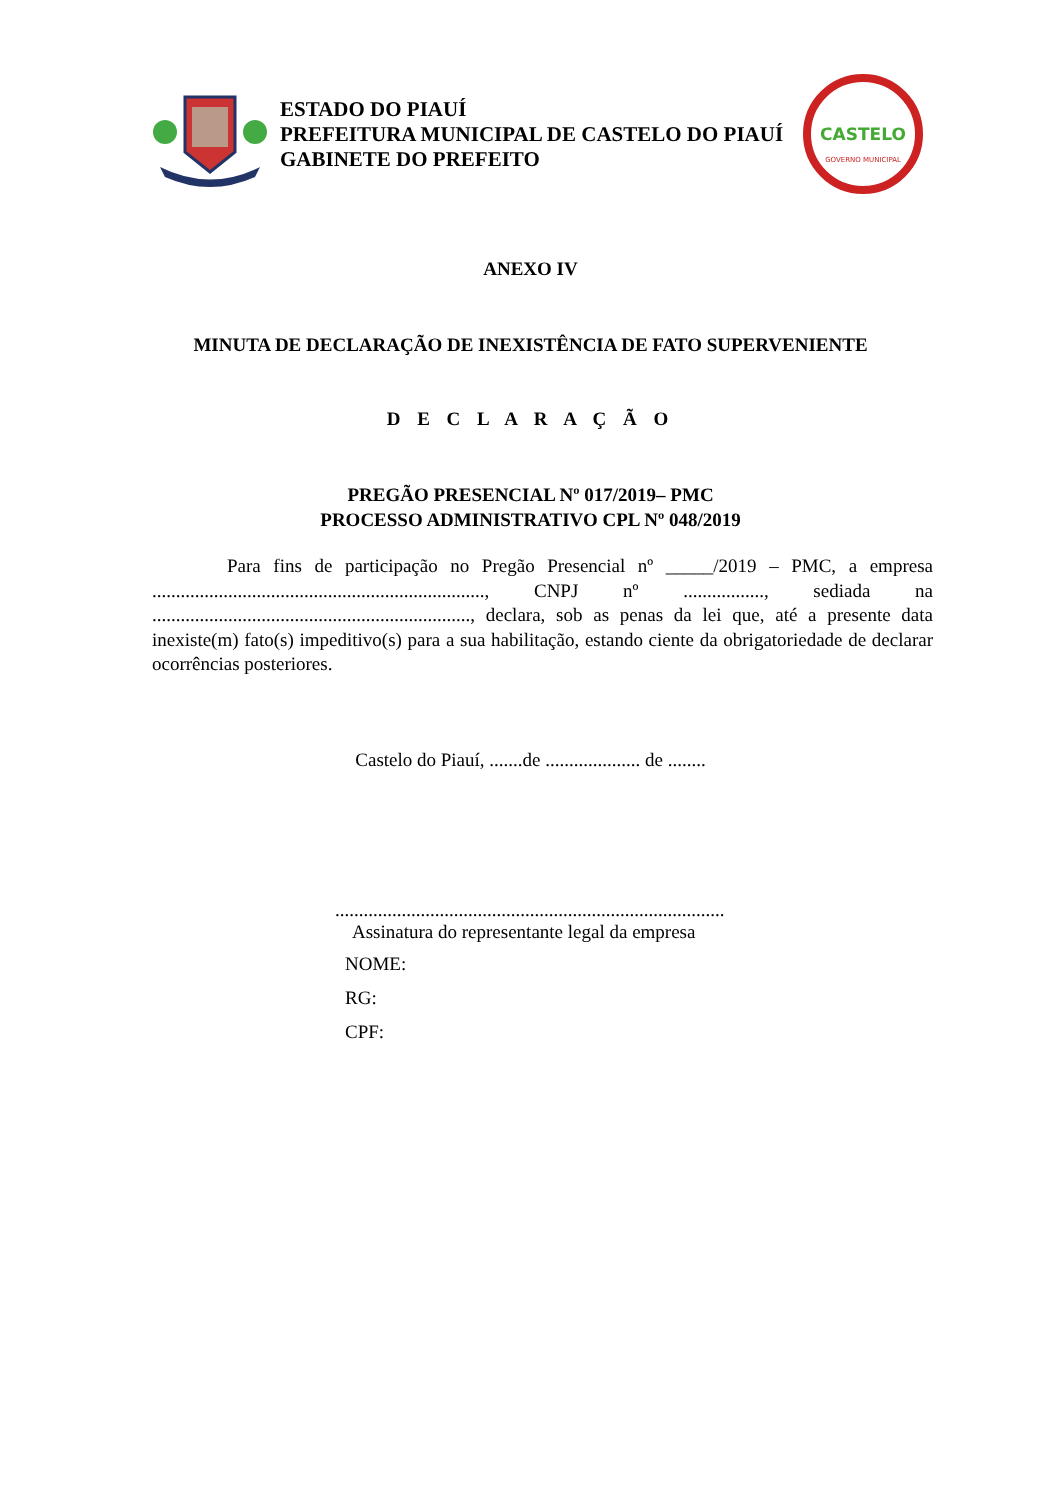ESTADO DO PIAUÍ
PREFEITURA MUNICIPAL DE CASTELO DO PIAUÍ
GABINETE DO PREFEITO
CASTELO
GOVERNO MUNICIPAL
ANEXO IV
MINUTA DE DECLARAÇÃO DE INEXISTÊNCIA DE FATO SUPERVENIENTE
D E C L A R A Ç Ã O
PREGÃO PRESENCIAL Nº 017/2019– PMC
PROCESSO ADMINISTRATIVO CPL Nº 048/2019
Para fins de participação no Pregão Presencial nº _____/2019 – PMC, a empresa ......................................................................, CNPJ nº ................., sediada na ..................................................................., declara, sob as penas da lei que, até a presente data inexiste(m) fato(s) impeditivo(s) para a sua habilitação, estando ciente da obrigatoriedade de declarar ocorrências posteriores.
Castelo do Piauí, .......de .................... de ........
..................................................................................
Assinatura do representante legal da empresa
NOME:
RG:
CPF: